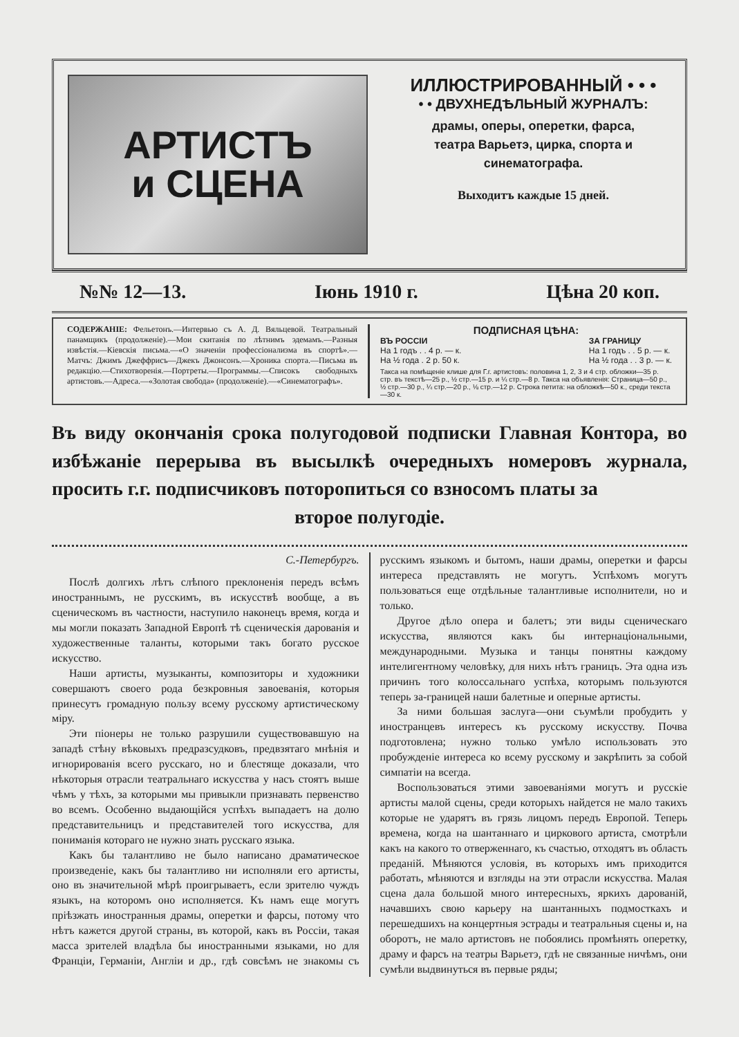АРТИСТЪ
и СЦЕНА
ИЛЛЮСТРИРОВАННЫЙ • • •
• • ДВУХНЕДѢЛЬНЫЙ ЖУРНАЛЪ:
драмы, оперы, оперетки, фарса,
театра Варьетэ, цирка, спорта и
синематографа.
Выходитъ каждые 15 дней.
№№ 12—13. Іюнь 1910 г. Цѣна 20 коп.
СОДЕРЖАНІЕ: Фельетонъ.—Интервью съ А. Д. Вяльцевой. Театральный панамщикъ (продолженіе).—Мои скитанія по лѣтнимъ эдемамъ.—Разныя извѣстія.—Кіевскія письма.—«О значеніи профессіонализма въ спортѣ».—Матчъ: Джимъ Джеффрисъ—Джекъ Джонсонъ.—Хроника спорта.—Письма въ редакцію.—Стихотворенія.—Портреты.—Программы.—Списокъ свободныхъ артистовъ.—Адреса.—«Золотая свобода» (продолженіе).—«Синематографъ».
ПОДПИСНАЯ ЦѢНА:
ВЪ РОССІИ
На 1 годъ . . 4 р. — к.
На ½ года . 2 р. 50 к.
ЗА ГРАНИЦУ
На 1 годъ . . 5 р. — к.
На ½ года . . 3 р. — к.
Такса на помѣщеніе клише для Г.г. артистовъ: половина 1, 2, 3 и 4 стр. обложки—35 р. стр. въ текстѣ—25 р., ½ стр.—15 р. и ¼ стр.—8 р. Такса на объявленія: Страница—50 р., ½ стр.—30 р., ¼ стр.—20 р., ⅛ стр.—12 р. Строка петита: на обложкѣ—50 к., среди текста—30 к.
Въ виду окончанія срока полугодовой подписки Главная Контора, во избѣжаніе перерыва въ высылкѣ очередныхъ номеровъ журнала, просить г.г. подписчиковъ поторопиться со взносомъ платы за
второе полугодіе.
С.-Петербургъ.
Послѣ долгихъ лѣтъ слѣпого преклоненія передъ всѣмъ иностраннымъ, не русскимъ, въ искусствѣ вообще, а въ сценическомъ въ частности, наступило наконецъ время, когда и мы могли показать Западной Европѣ тѣ сценическія дарованія и художественные таланты, которыми такъ богато русское искусство.
Наши артисты, музыканты, композиторы и художники совершаютъ своего рода безкровныя завоеванія, которыя принесутъ громадную пользу всему русскому артистическому міру.
Эти піонеры не только разрушили существовавшую на западѣ стѣну вѣковыхъ предразсудковъ, предвзятаго мнѣнія и игнорированія всего русскаго, но и блестяще доказали, что нѣкоторыя отрасли театральнаго искусства у насъ стоятъ выше чѣмъ у тѣхъ, за которыми мы привыкли признавать первенство во всемъ. Особенно выдающійся успѣхъ выпадаетъ на долю представительницъ и представителей того искусства, для пониманія котораго не нужно знать русскаго языка.
Какъ бы талантливо не было написано драматическое произведеніе, какъ бы талантливо ни исполняли его артисты, оно въ значительной мѣрѣ проигрываетъ, если зрителю чуждъ языкъ, на которомъ оно исполняется. Къ намъ еще могутъ пріѣзжать иностранныя драмы, оперетки и фарсы, потому что нѣтъ кажется другой страны, въ которой, какъ въ Россіи, такая масса зрителей владѣла бы иностранными языками, но для Франціи, Германіи, Англіи и др., гдѣ совсѣмъ не знакомы съ русскимъ языкомъ и бытомъ, наши драмы, оперетки и фарсы интереса представлять не могутъ. Успѣхомъ могутъ пользоваться еще отдѣльные талантливые исполнители, но и только.
Другое дѣло опера и балетъ; эти виды сценическаго искусства, являются какъ бы интернаціональными, международными. Музыка и танцы понятны каждому интелигентному человѣку, для нихъ нѣтъ границъ. Эта одна изъ причинъ того колоссальнаго успѣха, которымъ пользуются теперь за-границей наши балетные и оперные артисты.
За ними большая заслуга—они съумѣли пробудить у иностранцевъ интересъ къ русскому искусству. Почва подготовлена; нужно только умѣло использовать это пробужденіе интереса ко всему русскому и закрѣпить за собой симпатіи на всегда.
Воспользоваться этими завоеваніями могутъ и русскіе артисты малой сцены, среди которыхъ найдется не мало такихъ которые не ударятъ въ грязь лицомъ передъ Европой. Теперь времена, когда на шантаннаго и циркового артиста, смотрѣли какъ на какого то отверженнаго, къ счастью, отходятъ въ область преданій. Мѣняются условія, въ которыхъ имъ приходится работать, мѣняются и взгляды на эти отрасли искусства. Малая сцена дала большой много интересныхъ, яркихъ дарованій, начавшихъ свою карьеру на шантанныхъ подмосткахъ и перешедшихъ на концертныя эстрады и театральныя сцены и, на оборотъ, не мало артистовъ не побоялись промѣнять оперетку, драму и фарсъ на театры Варьетэ, гдѣ не связанные ничѣмъ, они сумѣли выдвинуться въ первые ряды;